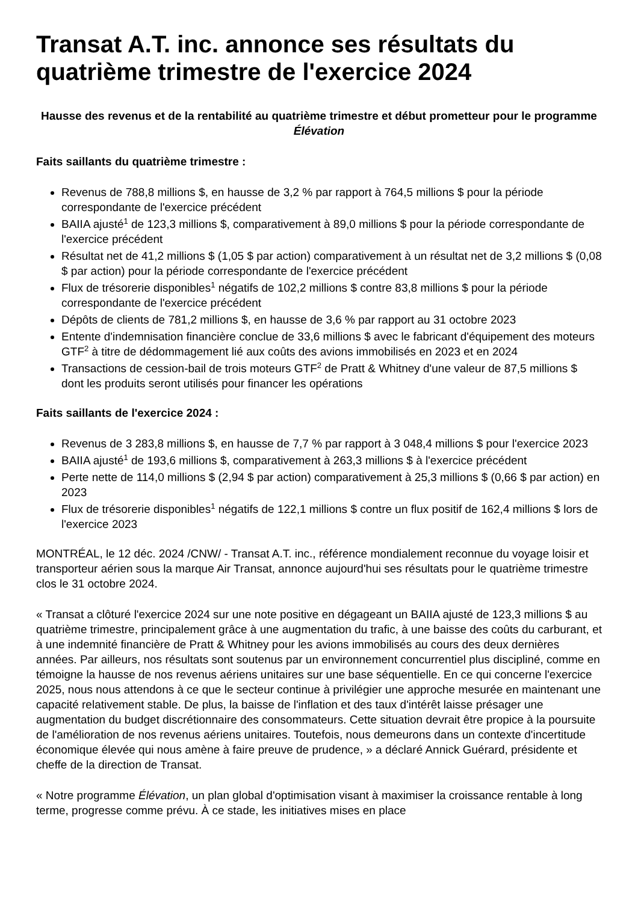Transat A.T. inc. annonce ses résultats du quatrième trimestre de l'exercice 2024
Hausse des revenus et de la rentabilité au quatrième trimestre et début prometteur pour le programme Élévation
Faits saillants du quatrième trimestre :
Revenus de 788,8 millions $, en hausse de 3,2 % par rapport à 764,5 millions $ pour la période correspondante de l'exercice précédent
BAIIA ajusté<sup>1</sup> de 123,3 millions $, comparativement à 89,0 millions $ pour la période correspondante de l'exercice précédent
Résultat net de 41,2 millions $ (1,05 $ par action) comparativement à un résultat net de 3,2 millions $ (0,08 $ par action) pour la période correspondante de l'exercice précédent
Flux de trésorerie disponibles<sup>1</sup> négatifs de 102,2 millions $ contre 83,8 millions $ pour la période correspondante de l'exercice précédent
Dépôts de clients de 781,2 millions $, en hausse de 3,6 % par rapport au 31 octobre 2023
Entente d'indemnisation financière conclue de 33,6 millions $ avec le fabricant d'équipement des moteurs GTF<sup>2</sup> à titre de dédommagement lié aux coûts des avions immobilisés en 2023 et en 2024
Transactions de cession-bail de trois moteurs GTF<sup>2</sup> de Pratt & Whitney d'une valeur de 87,5 millions $ dont les produits seront utilisés pour financer les opérations
Faits saillants de l'exercice 2024 :
Revenus de 3 283,8 millions $, en hausse de 7,7 % par rapport à 3 048,4 millions $ pour l'exercice 2023
BAIIA ajusté<sup>1</sup> de 193,6 millions $, comparativement à 263,3 millions $ à l'exercice précédent
Perte nette de 114,0 millions $ (2,94 $ par action) comparativement à 25,3 millions $ (0,66 $ par action) en 2023
Flux de trésorerie disponibles<sup>1</sup> négatifs de 122,1 millions $ contre un flux positif de 162,4 millions $ lors de l'exercice 2023
MONTRÉAL, le 12 déc. 2024 /CNW/ - Transat A.T. inc., référence mondialement reconnue du voyage loisir et transporteur aérien sous la marque Air Transat, annonce aujourd'hui ses résultats pour le quatrième trimestre clos le 31 octobre 2024.
« Transat a clôturé l'exercice 2024 sur une note positive en dégageant un BAIIA ajusté de 123,3 millions $ au quatrième trimestre, principalement grâce à une augmentation du trafic, à une baisse des coûts du carburant, et à une indemnité financière de Pratt & Whitney pour les avions immobilisés au cours des deux dernières années. Par ailleurs, nos résultats sont soutenus par un environnement concurrentiel plus discipliné, comme en témoigne la hausse de nos revenus aériens unitaires sur une base séquentielle. En ce qui concerne l'exercice 2025, nous nous attendons à ce que le secteur continue à privilégier une approche mesurée en maintenant une capacité relativement stable. De plus, la baisse de l'inflation et des taux d'intérêt laisse présager une augmentation du budget discrétionnaire des consommateurs. Cette situation devrait être propice à la poursuite de l'amélioration de nos revenus aériens unitaires. Toutefois, nous demeurons dans un contexte d'incertitude économique élevée qui nous amène à faire preuve de prudence, » a déclaré Annick Guérard, présidente et cheffe de la direction de Transat.
« Notre programme Élévation, un plan global d'optimisation visant à maximiser la croissance rentable à long terme, progresse comme prévu. À ce stade, les initiatives mises en place